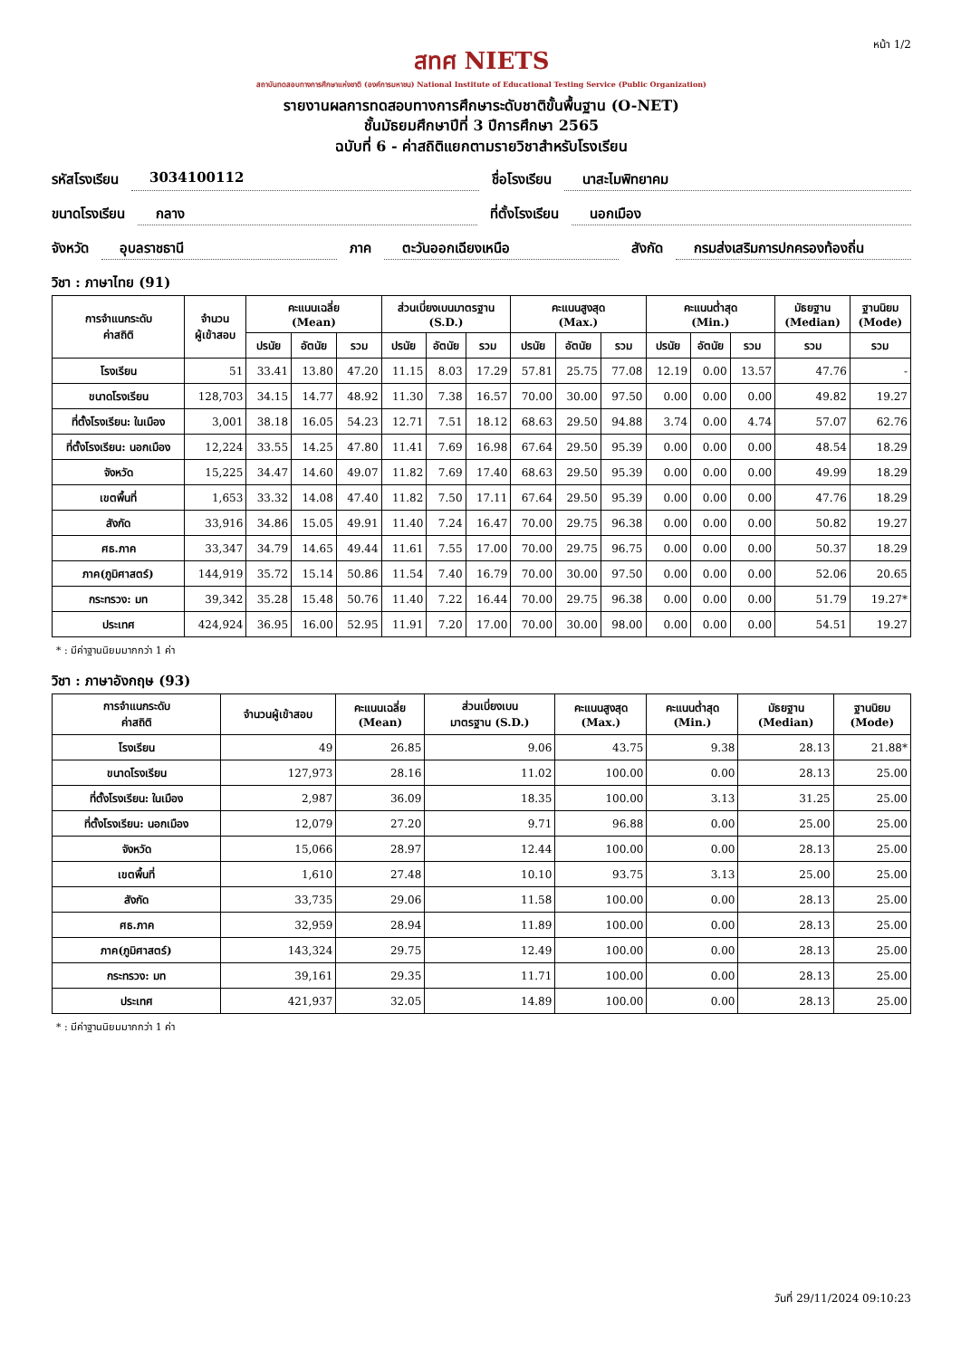หน้า 1/2
สทศ NIETS
สถาบันทดสอบทางการศึกษาแห่งชาติ (องค์การมหาชน) National Institute of Educational Testing Service (Public Organization)
รายงานผลการทดสอบทางการศึกษาระดับชาติขั้นพื้นฐาน (O-NET)
ชั้นมัธยมศึกษาปีที่ 3 ปีการศึกษา 2565
ฉบับที่ 6 - ค่าสถิติแยกตามรายวิชาสำหรับโรงเรียน
รหัสโรงเรียน 3034100112 ชื่อโรงเรียน นาสะไมพิทยาคม
ขนาดโรงเรียน กลาง ที่ตั้งโรงเรียน นอกเมือง
จังหวัด อุบลราชธานี ภาค ตะวันออกเฉียงเหนือ สังกัด กรมส่งเสริมการปกครองท้องถิ่น
วิชา : ภาษาไทย (91)
| การจำแนกระดับ ค่าสถิติ | จำนวน ผู้เข้าสอบ | คะแนนเฉลี่ย (Mean) | | | ส่วนเบี่ยงเบนมาตรฐาน (S.D.) | | | คะแนนสูงสุด (Max.) | | | คะแนนต่ำสุด (Min.) | | | มัธยฐาน (Median) | ฐานนิยม (Mode) |
| --- | --- | --- | --- | --- | --- | --- | --- | --- | --- | --- | --- | --- | --- | --- | --- |
| | | ปรนัย | อัตนัย | รวม | ปรนัย | อัตนัย | รวม | ปรนัย | อัตนัย | รวม | ปรนัย | อัตนัย | รวม | รวม | รวม |
| โรงเรียน | 51 | 33.41 | 13.80 | 47.20 | 11.15 | 8.03 | 17.29 | 57.81 | 25.75 | 77.08 | 12.19 | 0.00 | 13.57 | 47.76 | - |
| ขนาดโรงเรียน | 128,703 | 34.15 | 14.77 | 48.92 | 11.30 | 7.38 | 16.57 | 70.00 | 30.00 | 97.50 | 0.00 | 0.00 | 0.00 | 49.82 | 19.27 |
| ที่ตั้งโรงเรียน: ในเมือง | 3,001 | 38.18 | 16.05 | 54.23 | 12.71 | 7.51 | 18.12 | 68.63 | 29.50 | 94.88 | 3.74 | 0.00 | 4.74 | 57.07 | 62.76 |
| ที่ตั้งโรงเรียน: นอกเมือง | 12,224 | 33.55 | 14.25 | 47.80 | 11.41 | 7.69 | 16.98 | 67.64 | 29.50 | 95.39 | 0.00 | 0.00 | 0.00 | 48.54 | 18.29 |
| จังหวัด | 15,225 | 34.47 | 14.60 | 49.07 | 11.82 | 7.69 | 17.40 | 68.63 | 29.50 | 95.39 | 0.00 | 0.00 | 0.00 | 49.99 | 18.29 |
| เขตพื้นที่ | 1,653 | 33.32 | 14.08 | 47.40 | 11.82 | 7.50 | 17.11 | 67.64 | 29.50 | 95.39 | 0.00 | 0.00 | 0.00 | 47.76 | 18.29 |
| สังกัด | 33,916 | 34.86 | 15.05 | 49.91 | 11.40 | 7.24 | 16.47 | 70.00 | 29.75 | 96.38 | 0.00 | 0.00 | 0.00 | 50.82 | 19.27 |
| ศธ.ภาค | 33,347 | 34.79 | 14.65 | 49.44 | 11.61 | 7.55 | 17.00 | 70.00 | 29.75 | 96.75 | 0.00 | 0.00 | 0.00 | 50.37 | 18.29 |
| ภาค(ภูมิศาสตร์) | 144,919 | 35.72 | 15.14 | 50.86 | 11.54 | 7.40 | 16.79 | 70.00 | 30.00 | 97.50 | 0.00 | 0.00 | 0.00 | 52.06 | 20.65 |
| กระทรวง: มท | 39,342 | 35.28 | 15.48 | 50.76 | 11.40 | 7.22 | 16.44 | 70.00 | 29.75 | 96.38 | 0.00 | 0.00 | 0.00 | 51.79 | 19.27* |
| ประเทศ | 424,924 | 36.95 | 16.00 | 52.95 | 11.91 | 7.20 | 17.00 | 70.00 | 30.00 | 98.00 | 0.00 | 0.00 | 0.00 | 54.51 | 19.27 |
* : มีค่าฐานนิยมมากกว่า 1 ค่า
วิชา : ภาษาอังกฤษ (93)
| การจำแนกระดับ ค่าสถิติ | จำนวนผู้เข้าสอบ | คะแนนเฉลี่ย (Mean) | ส่วนเบี่ยงเบน มาตรฐาน (S.D.) | คะแนนสูงสุด (Max.) | คะแนนต่ำสุด (Min.) | มัธยฐาน (Median) | ฐานนิยม (Mode) |
| --- | --- | --- | --- | --- | --- | --- | --- |
| โรงเรียน | 49 | 26.85 | 9.06 | 43.75 | 9.38 | 28.13 | 21.88* |
| ขนาดโรงเรียน | 127,973 | 28.16 | 11.02 | 100.00 | 0.00 | 28.13 | 25.00 |
| ที่ตั้งโรงเรียน: ในเมือง | 2,987 | 36.09 | 18.35 | 100.00 | 3.13 | 31.25 | 25.00 |
| ที่ตั้งโรงเรียน: นอกเมือง | 12,079 | 27.20 | 9.71 | 96.88 | 0.00 | 25.00 | 25.00 |
| จังหวัด | 15,066 | 28.97 | 12.44 | 100.00 | 0.00 | 28.13 | 25.00 |
| เขตพื้นที่ | 1,610 | 27.48 | 10.10 | 93.75 | 3.13 | 25.00 | 25.00 |
| สังกัด | 33,735 | 29.06 | 11.58 | 100.00 | 0.00 | 28.13 | 25.00 |
| ศธ.ภาค | 32,959 | 28.94 | 11.89 | 100.00 | 0.00 | 28.13 | 25.00 |
| ภาค(ภูมิศาสตร์) | 143,324 | 29.75 | 12.49 | 100.00 | 0.00 | 28.13 | 25.00 |
| กระทรวง: มท | 39,161 | 29.35 | 11.71 | 100.00 | 0.00 | 28.13 | 25.00 |
| ประเทศ | 421,937 | 32.05 | 14.89 | 100.00 | 0.00 | 28.13 | 25.00 |
* : มีค่าฐานนิยมมากกว่า 1 ค่า
วันที่ 29/11/2024 09:10:23